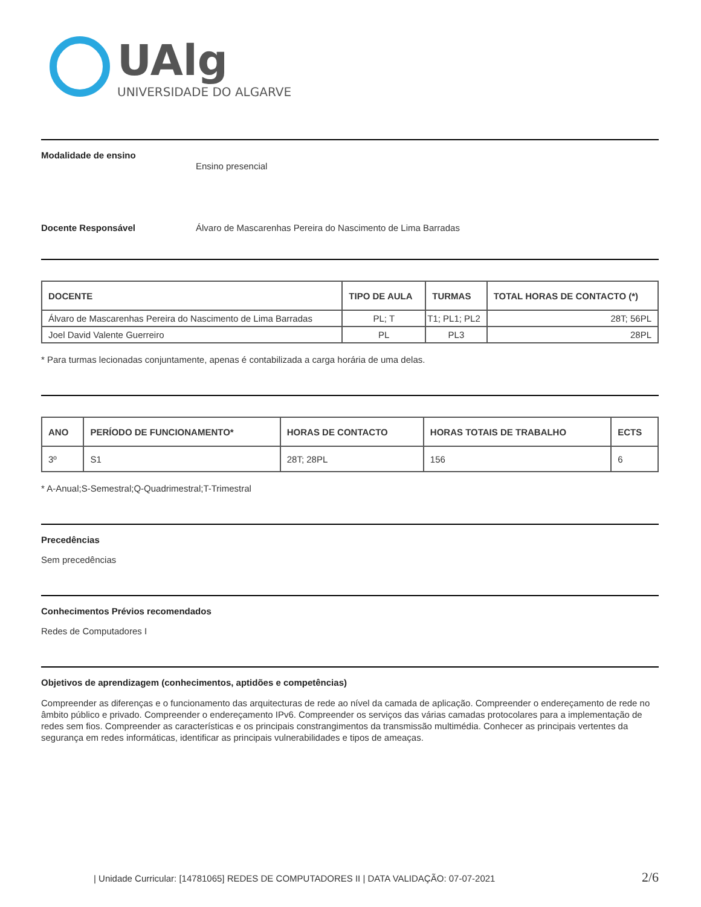UAlg
UNIVERSIDADE DO ALGARVE
Modalidade de ensino
Ensino presencial
Docente Responsável Álvaro de Mascarenhas Pereira do Nascimento de Lima Barradas
| DOCENTE | TIPO DE AULA | TURMAS | TOTAL HORAS DE CONTACTO (*) |
| --- | --- | --- | --- |
| Álvaro de Mascarenhas Pereira do Nascimento de Lima Barradas | PL; T | T1; PL1; PL2 | 28T; 56PL |
| Joel David Valente Guerreiro | PL | PL3 | 28PL |
* Para turmas lecionadas conjuntamente, apenas é contabilizada a carga horária de uma delas.
| ANO | PERÍODO DE FUNCIONAMENTO* | HORAS DE CONTACTO | HORAS TOTAIS DE TRABALHO | ECTS |
| --- | --- | --- | --- | --- |
| 3º | S1 | 28T; 28PL | 156 | 6 |
* A-Anual;S-Semestral;Q-Quadrimestral;T-Trimestral
Precedências
Sem precedências
Conhecimentos Prévios recomendados
Redes de Computadores I
Objetivos de aprendizagem (conhecimentos, aptidões e competências)
Compreender as diferenças e o funcionamento das arquitecturas de rede ao nível da camada de aplicação. Compreender o endereçamento de rede no âmbito público e privado. Compreender o endereçamento IPv6. Compreender os serviços das várias camadas protocolares para a implementação de redes sem fios. Compreender as características e os principais constrangimentos da transmissão multimédia. Conhecer as principais vertentes da segurança em redes informáticas, identificar as principais vulnerabilidades e tipos de ameaças.
| Unidade Curricular: [14781065] REDES DE COMPUTADORES II | DATA VALIDAÇÃO: 07-07-2021 2/6